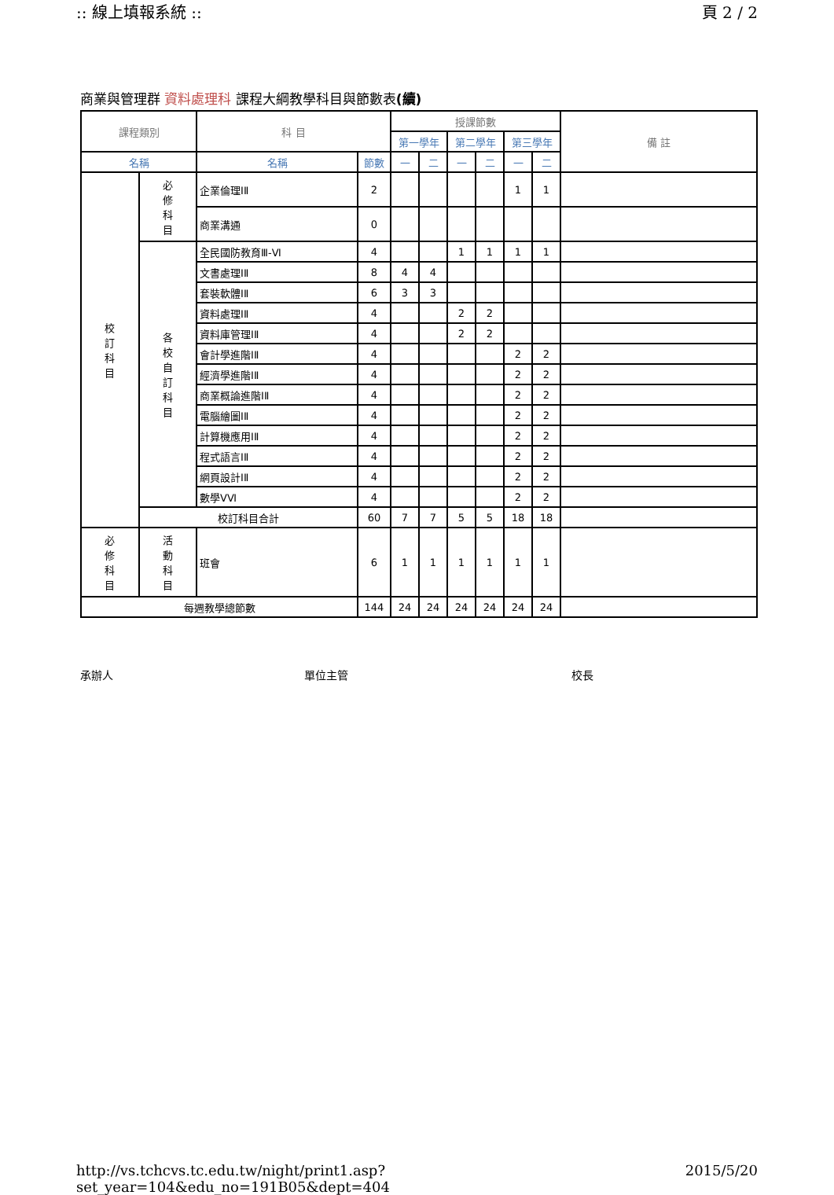:: 線上填報系統 :: 頁 2 / 2
商業與管理群 資料處理科 課程大綱教學科目與節數表(續)
| 課程類別 | | 科 目 | | 授課節數 | | | | | | 備 註 |
| --- | --- | --- | --- | --- | --- | --- | --- | --- | --- | --- |
| | | | | 第一學年 | | 第二學年 | | 第三學年 | | |
| 名稱 | | 名稱 | 節數 | 一 | 二 | 一 | 二 | 一 | 二 | |
| 校 訂 科 目 | 必 修 科 目 | 企業倫理ⅠⅡ | 2 | | | | | 1 | 1 | |
| | | 商業溝通 | 0 | | | | | | | |
| | 各 校 自 訂 科 目 | 全民國防教育Ⅲ-Ⅵ | 4 | | | 1 | 1 | 1 | 1 | |
| | | 文書處理ⅠⅡ | 8 | 4 | 4 | | | | | |
| | | 套裝軟體ⅠⅡ | 6 | 3 | 3 | | | | | |
| | | 資料處理ⅠⅡ | 4 | | | 2 | 2 | | | |
| | | 資料庫管理ⅠⅡ | 4 | | | 2 | 2 | | | |
| | | 會計學進階ⅠⅡ | 4 | | | | | 2 | 2 | |
| | | 經濟學進階ⅠⅡ | 4 | | | | | 2 | 2 | |
| | | 商業概論進階ⅠⅡ | 4 | | | | | 2 | 2 | |
| | | 電腦繪圖ⅠⅡ | 4 | | | | | 2 | 2 | |
| | | 計算機應用ⅠⅡ | 4 | | | | | 2 | 2 | |
| | | 程式語言ⅠⅡ | 4 | | | | | 2 | 2 | |
| | | 網頁設計ⅠⅡ | 4 | | | | | 2 | 2 | |
| | | 數學ⅤⅥ | 4 | | | | | 2 | 2 | |
| | 校訂科目合計 | | 60 | 7 | 7 | 5 | 5 | 18 | 18 | |
| 必 修 科 目 | 活 動 科 目 | 班會 | 6 | 1 | 1 | 1 | 1 | 1 | 1 | |
| 每週教學總節數 | | | 144 | 24 | 24 | 24 | 24 | 24 | 24 | |
承辦人 單位主管 校長
http://vs.tchcvs.tc.edu.tw/night/print1.asp?set_year=104&edu_no=191B05&dept=404 2015/5/20